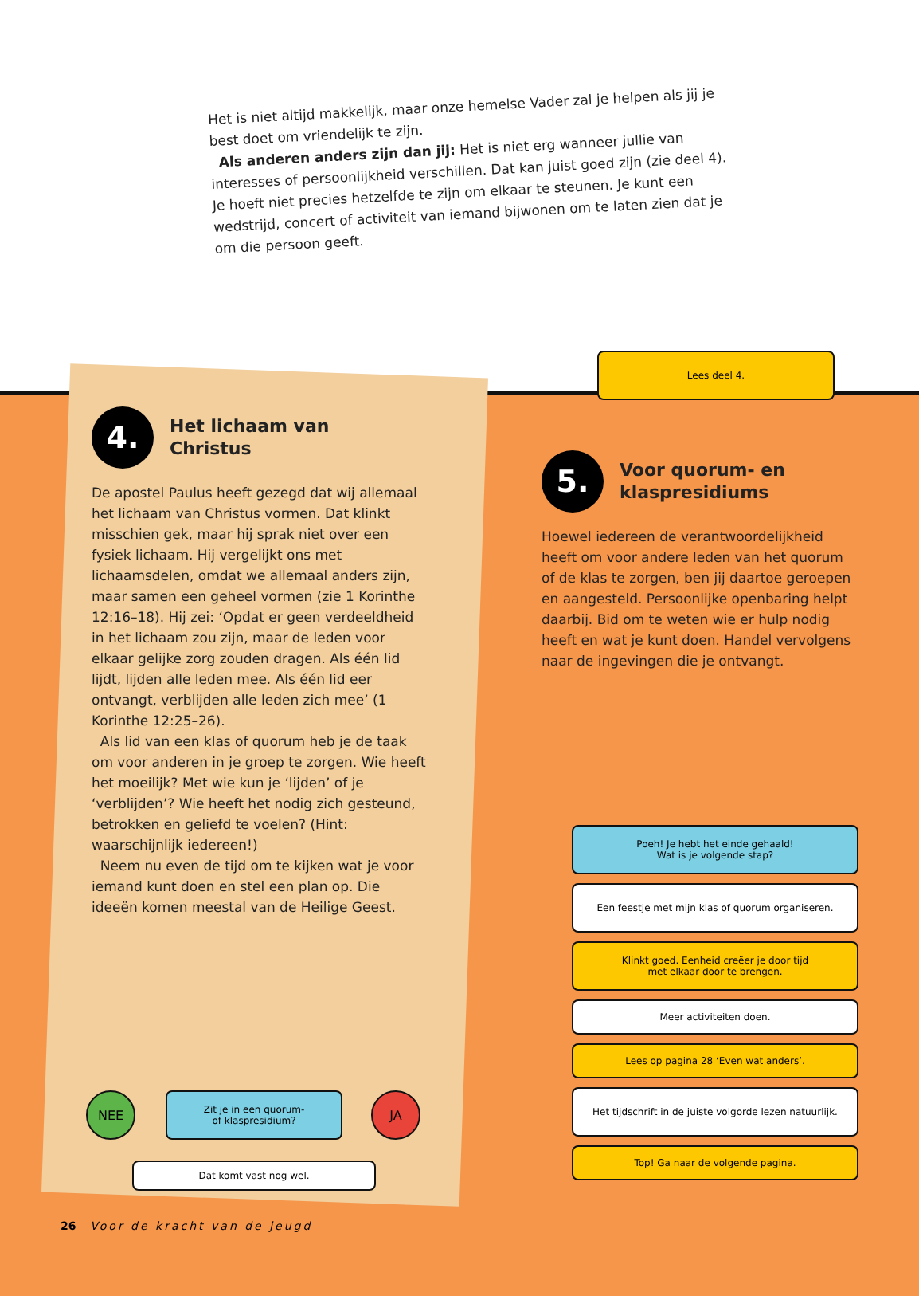Het is niet altijd makkelijk, maar onze hemelse Vader zal je helpen als jij je best doet om vriendelijk te zijn.
Als anderen anders zijn dan jij: Het is niet erg wanneer jullie van interesses of persoonlijkheid verschillen. Dat kan juist goed zijn (zie deel 4). Je hoeft niet precies hetzelfde te zijn om elkaar te steunen. Je kunt een wedstrijd, concert of activiteit van iemand bijwonen om te laten zien dat je om die persoon geeft.
Lees deel 4.
4.
Het lichaam van
Christus
De apostel Paulus heeft gezegd dat wij allemaal het lichaam van Christus vormen. Dat klinkt misschien gek, maar hij sprak niet over een fysiek lichaam. Hij vergelijkt ons met lichaamsdelen, omdat we allemaal anders zijn, maar samen een geheel vormen (zie 1 Korinthe 12:16–18). Hij zei: ‘Opdat er geen verdeeldheid in het lichaam zou zijn, maar de leden voor elkaar gelijke zorg zouden dragen. Als één lid lijdt, lijden alle leden mee. Als één lid eer ontvangt, verblijden alle leden zich mee’ (1 Korinthe 12:25–26).
Als lid van een klas of quorum heb je de taak om voor anderen in je groep te zorgen. Wie heeft het moeilijk? Met wie kun je ‘lijden’ of je ‘verblijden’? Wie heeft het nodig zich gesteund, betrokken en geliefd te voelen? (Hint: waarschijnlijk iedereen!)
Neem nu even de tijd om te kijken wat je voor iemand kunt doen en stel een plan op. Die ideeën komen meestal van de Heilige Geest.
5.
Voor quorum- en
klaspresidiums
Hoewel iedereen de verantwoordelijkheid heeft om voor andere leden van het quorum of de klas te zorgen, ben jij daartoe geroepen en aangesteld. Persoonlijke openbaring helpt daarbij. Bid om te weten wie er hulp nodig heeft en wat je kunt doen. Handel vervolgens naar de ingevingen die je ontvangt.
NEE
Zit je in een quorum-
of klaspresidium?
JA
Dat komt vast nog wel.
Poeh! Je hebt het einde gehaald!
Wat is je volgende stap?
Een feestje met mijn klas of quorum organiseren.
Klinkt goed. Eenheid creëer je door tijd
met elkaar door te brengen.
Meer activiteiten doen.
Lees op pagina 28 ‘Even wat anders’.
Het tijdschrift in de juiste volgorde lezen natuurlijk.
Top! Ga naar de volgende pagina.
26 Voor de kracht van de jeugd